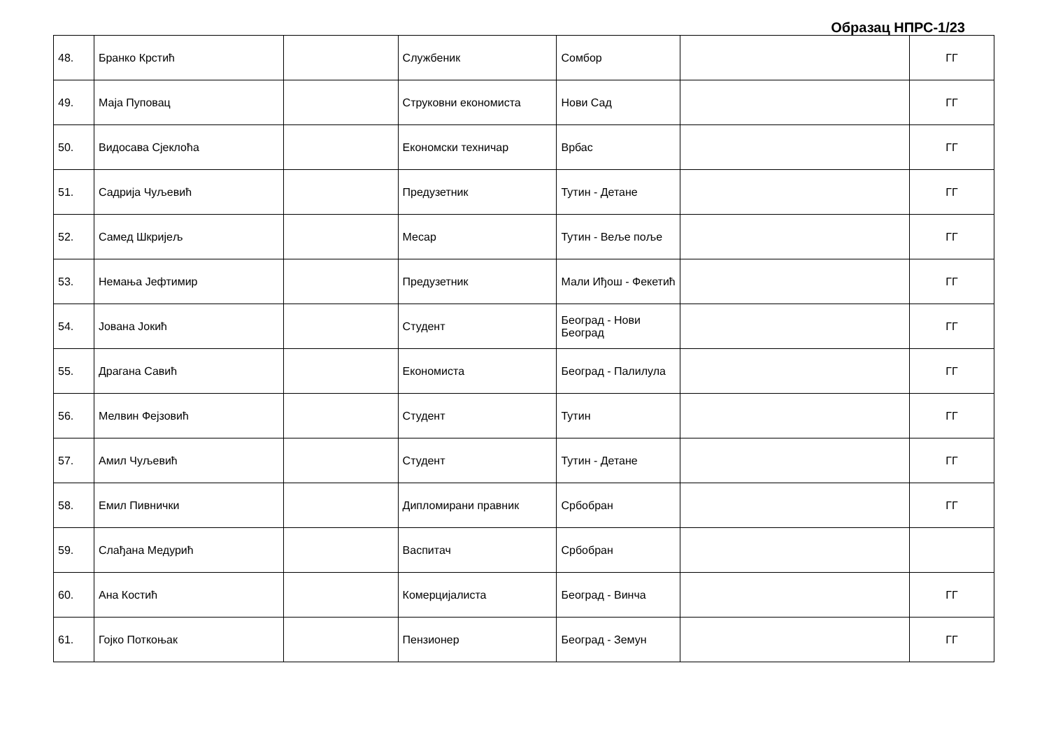Образац НПРС-1/23
| 48. | Бранко Крстић | | Службеник | Сомбор | | ГГ |
| 49. | Маја Пуповац | | Струковни економиста | Нови Сад | | ГГ |
| 50. | Видосава Сјеклоћа | | Економски техничар | Врбас | | ГГ |
| 51. | Садрија Чуљевић | | Предузетник | Тутин - Детане | | ГГ |
| 52. | Самед Шкријељ | | Месар | Тутин - Веље поље | | ГГ |
| 53. | Немања Јефтимир | | Предузетник | Мали Иђош - Фекетић | | ГГ |
| 54. | Јована Јокић | | Студент | Београд - Нови Београд | | ГГ |
| 55. | Драгана Савић | | Економиста | Београд - Палилула | | ГГ |
| 56. | Мелвин Фејзовић | | Студент | Тутин | | ГГ |
| 57. | Амил Чуљевић | | Студент | Тутин - Детане | | ГГ |
| 58. | Емил Пивнички | | Дипломирани правник | Србобран | | ГГ |
| 59. | Слађана Медурић | | Васпитач | Србобран | | |
| 60. | Ана Костић | | Комерцијалиста | Београд - Винча | | ГГ |
| 61. | Гојко Поткоњак | | Пензионер | Београд - Земун | | ГГ |